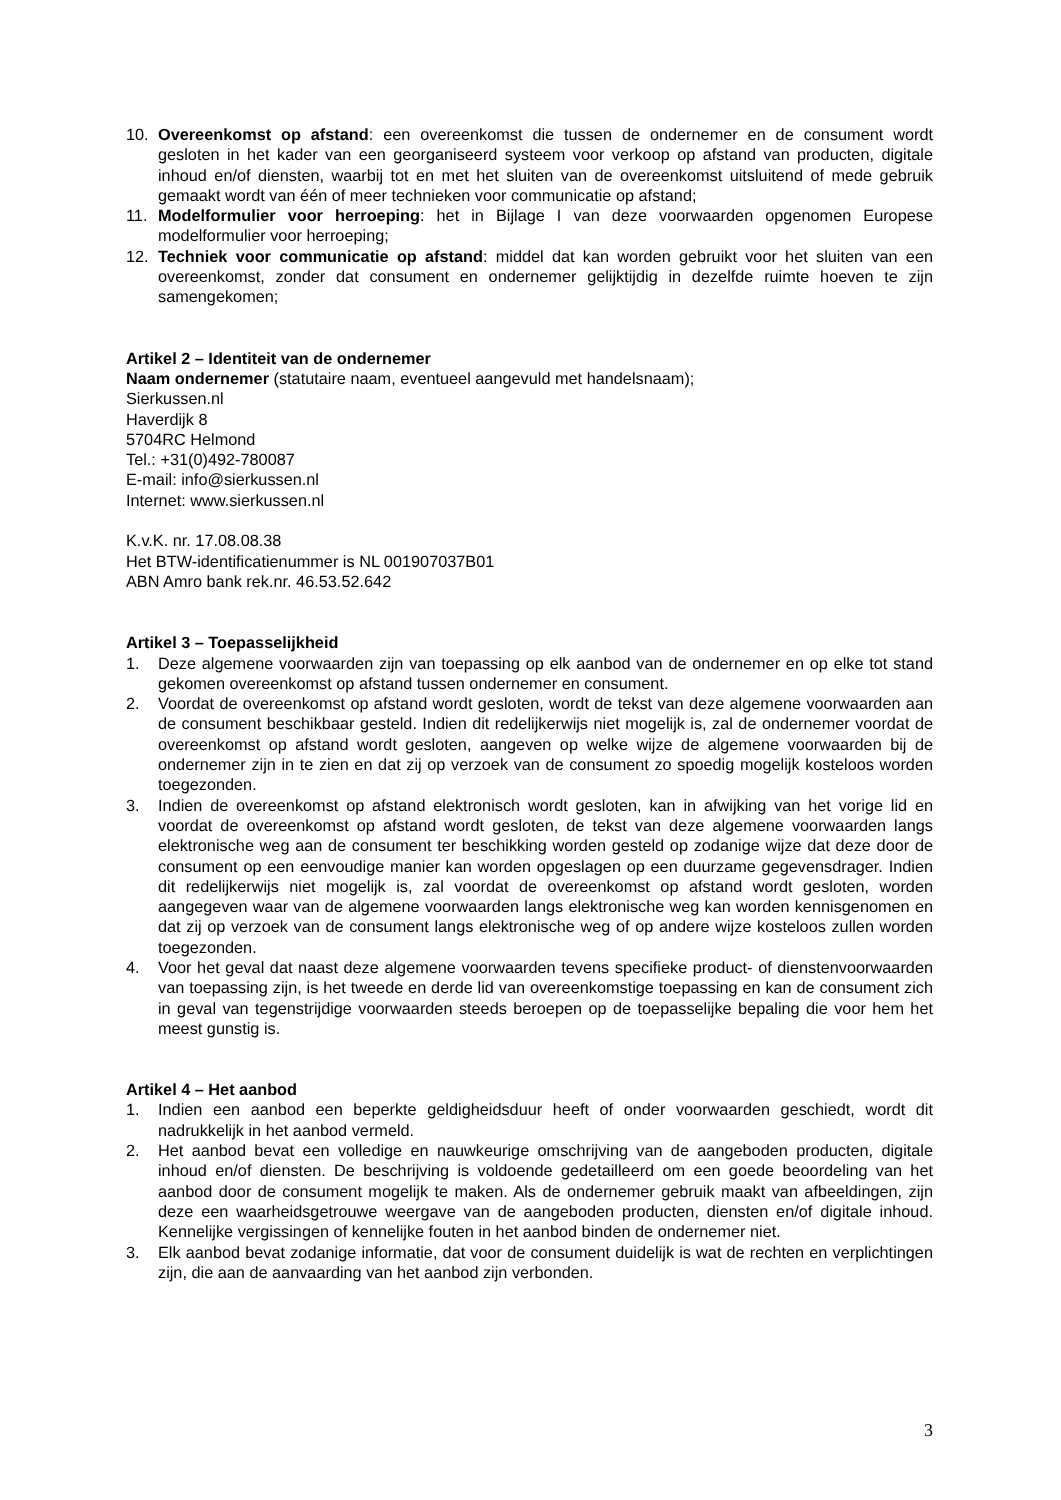10. Overeenkomst op afstand: een overeenkomst die tussen de ondernemer en de consument wordt gesloten in het kader van een georganiseerd systeem voor verkoop op afstand van producten, digitale inhoud en/of diensten, waarbij tot en met het sluiten van de overeenkomst uitsluitend of mede gebruik gemaakt wordt van één of meer technieken voor communicatie op afstand;
11. Modelformulier voor herroeping: het in Bijlage I van deze voorwaarden opgenomen Europese modelformulier voor herroeping;
12. Techniek voor communicatie op afstand: middel dat kan worden gebruikt voor het sluiten van een overeenkomst, zonder dat consument en ondernemer gelijktijdig in dezelfde ruimte hoeven te zijn samengekomen;
Artikel 2 – Identiteit van de ondernemer
Naam ondernemer (statutaire naam, eventueel aangevuld met handelsnaam);
Sierkussen.nl
Haverdijk 8
5704RC Helmond
Tel.: +31(0)492-780087
E-mail: info@sierkussen.nl
Internet: www.sierkussen.nl
K.v.K. nr. 17.08.08.38
Het BTW-identificatienummer is NL 001907037B01
ABN Amro bank rek.nr. 46.53.52.642
Artikel 3 – Toepasselijkheid
1. Deze algemene voorwaarden zijn van toepassing op elk aanbod van de ondernemer en op elke tot stand gekomen overeenkomst op afstand tussen ondernemer en consument.
2. Voordat de overeenkomst op afstand wordt gesloten, wordt de tekst van deze algemene voorwaarden aan de consument beschikbaar gesteld. Indien dit redelijkerwijs niet mogelijk is, zal de ondernemer voordat de overeenkomst op afstand wordt gesloten, aangeven op welke wijze de algemene voorwaarden bij de ondernemer zijn in te zien en dat zij op verzoek van de consument zo spoedig mogelijk kosteloos worden toegezonden.
3. Indien de overeenkomst op afstand elektronisch wordt gesloten, kan in afwijking van het vorige lid en voordat de overeenkomst op afstand wordt gesloten, de tekst van deze algemene voorwaarden langs elektronische weg aan de consument ter beschikking worden gesteld op zodanige wijze dat deze door de consument op een eenvoudige manier kan worden opgeslagen op een duurzame gegevensdrager. Indien dit redelijkerwijs niet mogelijk is, zal voordat de overeenkomst op afstand wordt gesloten, worden aangegeven waar van de algemene voorwaarden langs elektronische weg kan worden kennisgenomen en dat zij op verzoek van de consument langs elektronische weg of op andere wijze kosteloos zullen worden toegezonden.
4. Voor het geval dat naast deze algemene voorwaarden tevens specifieke product- of dienstenvoorwaarden van toepassing zijn, is het tweede en derde lid van overeenkomstige toepassing en kan de consument zich in geval van tegenstrijdige voorwaarden steeds beroepen op de toepasselijke bepaling die voor hem het meest gunstig is.
Artikel 4 – Het aanbod
1. Indien een aanbod een beperkte geldigheidsduur heeft of onder voorwaarden geschiedt, wordt dit nadrukkelijk in het aanbod vermeld.
2. Het aanbod bevat een volledige en nauwkeurige omschrijving van de aangeboden producten, digitale inhoud en/of diensten. De beschrijving is voldoende gedetailleerd om een goede beoordeling van het aanbod door de consument mogelijk te maken. Als de ondernemer gebruik maakt van afbeeldingen, zijn deze een waarheidsgetrouwe weergave van de aangeboden producten, diensten en/of digitale inhoud. Kennelijke vergissingen of kennelijke fouten in het aanbod binden de ondernemer niet.
3. Elk aanbod bevat zodanige informatie, dat voor de consument duidelijk is wat de rechten en verplichtingen zijn, die aan de aanvaarding van het aanbod zijn verbonden.
3